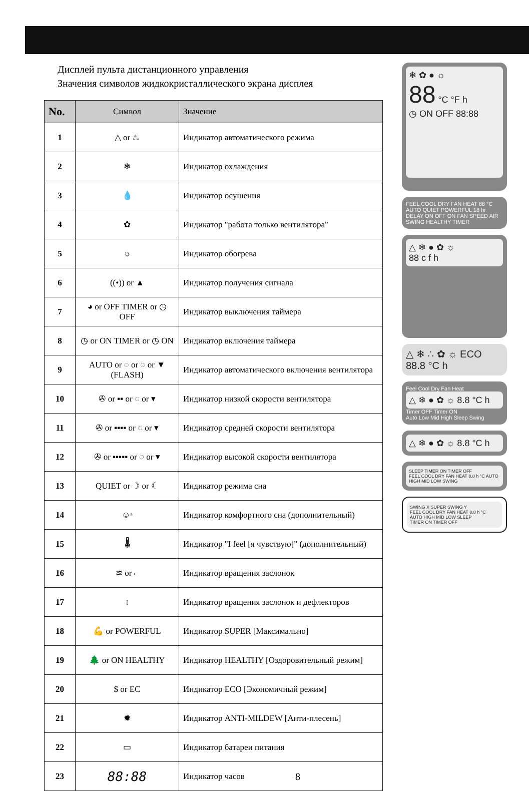Дисплей пульта дистанционного управления
Значения символов жидкокристаллического экрана дисплея
| No. | Символ | Значение |
| --- | --- | --- |
| 1 | △ or ♨ | Индикатор автоматического режима |
| 2 | ❄ | Индикатор охлаждения |
| 3 | 💧 | Индикатор осушения |
| 4 | ✿ | Индикатор "работа только вентилятора" |
| 5 | ☼ | Индикатор обогрева |
| 6 | ((•)) or ▲ | Индикатор получения сигнала |
| 7 | ◕ or OFF TIMER or ◷ OFF | Индикатор выключения таймера |
| 8 | ◷ or ON TIMER or ◷ ON | Индикатор включения таймера |
| 9 | AUTO or ◌ or ◌ or ▼ (FLASH) | Индикатор автоматического включения вентилятора |
| 10 | ✇ or ▪▪ or ◌ or ▾ | Индикатор низкой скорости вентилятора |
| 11 | ✇ or ▪▪▪▪ or ◌ or ▾ | Индикатор средней скорости вентилятора |
| 12 | ✇ or ▪▪▪▪▪ or ◌ or ▾ | Индикатор высокой скорости вентилятора |
| 13 | QUIET or ☽ or ☾ | Индикатор режима сна |
| 14 | ☺ᶻ | Индикатор комфортного сна (дополнительный) |
| 15 | 🌡 | Индикатор "I feel [я чувствую]" (дополнительный) |
| 16 | ≋ or ⌐ | Индикатор вращения заслонок |
| 17 | ↕ | Индикатор вращения заслонок и дефлекторов |
| 18 | 💪 or POWERFUL | Индикатор SUPER [Максимально] |
| 19 | 🌲 or ON HEALTHY | Индикатор HEALTHY [Оздоровительный режим] |
| 20 | $ or EC | Индикатор ECO [Экономичный режим] |
| 21 | ✹ | Индикатор ANTI-MILDEW [Анти-плесень] |
| 22 | ▭ | Индикатор батареи питания |
| 23 | 88:88 | Индикатор часов |
❄ ✿ ● ☼
88 °C °F h
◷ ON OFF 88:88
FEEL COOL DRY FAN HEAT 88 °C AUTO QUIET POWERFUL 18 hr DELAY ON OFF ON FAN SPEED AIR SWING HEALTHY TIMER
△ ❄ ● ✿ ☼
88 c f h
△ ❄ ∴ ✿ ☼ ECO
88.8 °C h
Feel Cool Dry Fan Heat
△ ❄ ● ✿ ☼ 8.8 °C h
Timer OFF Timer ON
Auto Low Mid High Sleep Swing
△ ❄ ● ✿ ☼ 8.8 °C h
SLEEP TIMER ON TIMER OFF
FEEL COOL DRY FAN HEAT 8.8 h °C AUTO HIGH MID LOW SWING
SWING X SUPER SWING Y
FEEL COOL DRY FAN HEAT 8.8 h °C AUTO HIGH MID LOW SLEEP
TIMER ON TIMER OFF
8